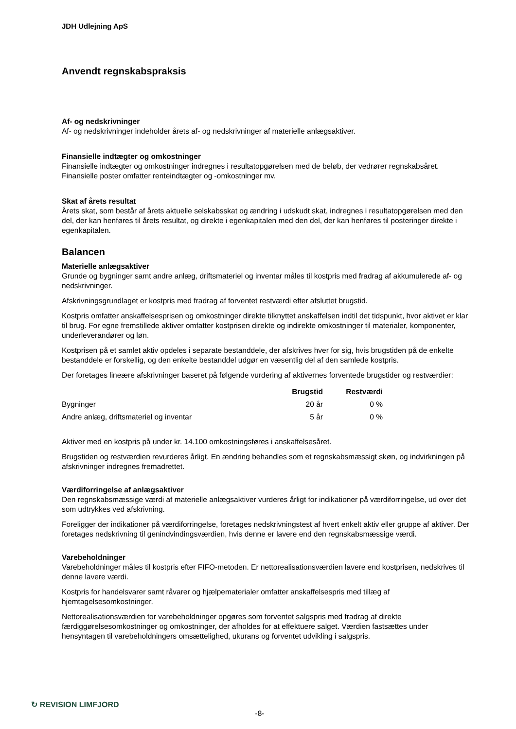JDH Udlejning ApS
Anvendt regnskabspraksis
Af- og nedskrivninger
Af- og nedskrivninger indeholder årets af- og nedskrivninger af materielle anlægsaktiver.
Finansielle indtægter og omkostninger
Finansielle indtægter og omkostninger indregnes i resultatopgørelsen med de beløb, der vedrører regnskabsåret. Finansielle poster omfatter renteindtægter og -omkostninger mv.
Skat af årets resultat
Årets skat, som består af årets aktuelle selskabsskat og ændring i udskudt skat, indregnes i resultatopgørelsen med den del, der kan henføres til årets resultat, og direkte i egenkapitalen med den del, der kan henføres til posteringer direkte i egenkapitalen.
Balancen
Materielle anlægsaktiver
Grunde og bygninger samt andre anlæg, driftsmateriel og inventar måles til kostpris med fradrag af akkumulerede af- og nedskrivninger.
Afskrivningsgrundlaget er kostpris med fradrag af forventet restværdi efter afsluttet brugstid.
Kostpris omfatter anskaffelsesprisen og omkostninger direkte tilknyttet anskaffelsen indtil det tidspunkt, hvor aktivet er klar til brug. For egne fremstillede aktiver omfatter kostprisen direkte og indirekte omkostninger til materialer, komponenter, underleverandører og løn.
Kostprisen på et samlet aktiv opdeles i separate bestanddele, der afskrives hver for sig, hvis brugstiden på de enkelte bestanddele er forskellig, og den enkelte bestanddel udgør en væsentlig del af den samlede kostpris.
Der foretages lineære afskrivninger baseret på følgende vurdering af aktivernes forventede brugstider og restværdier:
| | Brugstid | Restværdi |
| --- | --- | --- |
| Bygninger | 20 år | 0 % |
| Andre anlæg, driftsmateriel og inventar | 5 år | 0 % |
Aktiver med en kostpris på under kr. 14.100 omkostningsføres i anskaffelsesåret.
Brugstiden og restværdien revurderes årligt. En ændring behandles som et regnskabsmæssigt skøn, og indvirkningen på afskrivninger indregnes fremadrettet.
Værdiforringelse af anlægsaktiver
Den regnskabsmæssige værdi af materielle anlægsaktiver vurderes årligt for indikationer på værdiforringelse, ud over det som udtrykkes ved afskrivning.
Foreligger der indikationer på værdiforringelse, foretages nedskrivningstest af hvert enkelt aktiv eller gruppe af aktiver. Der foretages nedskrivning til genindvindingsværdien, hvis denne er lavere end den regnskabsmæssige værdi.
Varebeholdninger
Varebeholdninger måles til kostpris efter FIFO-metoden. Er nettorealisationsværdien lavere end kostprisen, nedskrives til denne lavere værdi.
Kostpris for handelsvarer samt råvarer og hjælpematerialer omfatter anskaffelsespris med tillæg af hjemtagelsesomkostninger.
Nettorealisationsværdien for varebeholdninger opgøres som forventet salgspris med fradrag af direkte færdiggørelsesomkostninger og omkostninger, der afholdes for at effektuere salget. Værdien fastsættes under hensyntagen til varebeholdningers omsættelighed, ukurans og forventet udvikling i salgspris.
↻ REVISION LIMFJORD
-8-